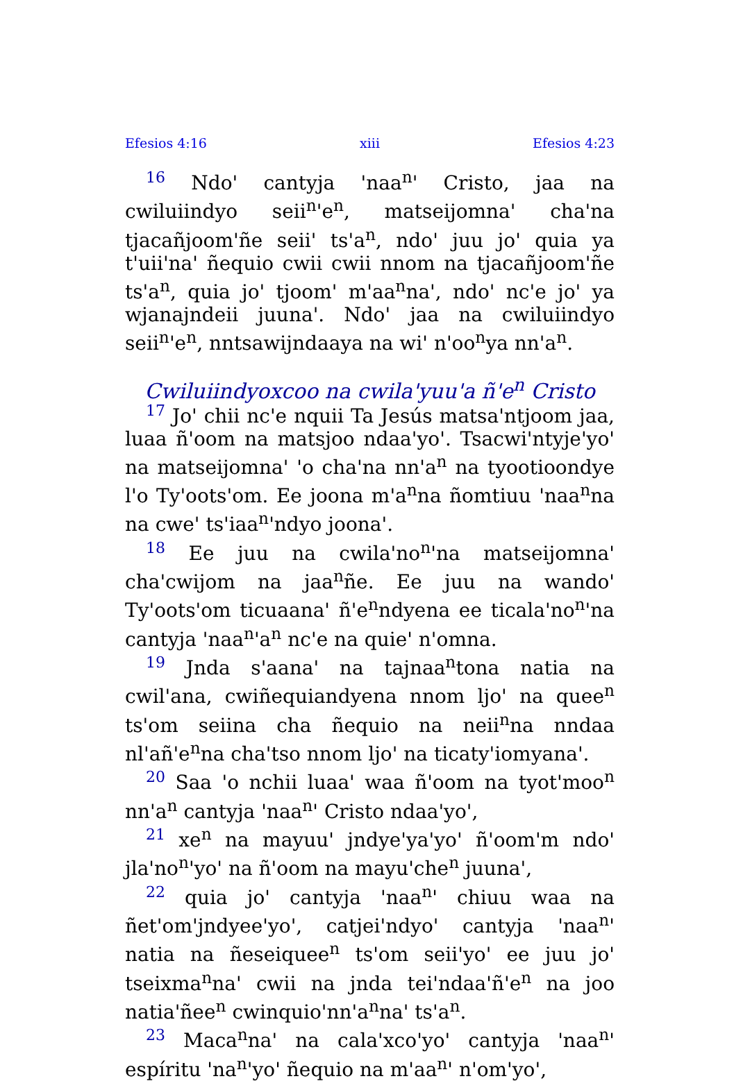Efesios 4:16 xiii Efesios 4:23
16 Ndo' cantyja 'naa<sup>n</sup>' Cristo, jaa na cwiluiindyo seii<sup>n</sup>'e<sup>n</sup>, matseijomna' cha'na tjacañjoom'ñe seii' ts'a<sup>n</sup>, ndo' juu jo' quia ya t'uii'na' ñequio cwii cwii nnom na tjacañjoom'ñe ts'a<sup>n</sup>, quia jo' tjoom' m'aa<sup>n</sup>na', ndo' nc'e jo' ya wjanajndeii juuna'. Ndo' jaa na cwiluiindyo seii<sup>n</sup>'e<sup>n</sup>, nntsawijndaaya na wi' n'oo<sup>n</sup>ya nn'a<sup>n</sup>.
Cwiluiindyoxcoo na cwila'yuu'a ñ'e<sup>n</sup> Cristo
17 Jo' chii nc'e nquii Ta Jesús matsa'ntjoom jaa, luaa ñ'oom na matsjoo ndaa'yo'. Tsacwi'ntyje'yo' na matseijomna' 'o cha'na nn'a<sup>n</sup> na tyootioondye l'o Ty'oots'om. Ee joona m'a<sup>n</sup>na ñomtiuu 'naa<sup>n</sup>na na cwe' ts'iaa<sup>n</sup>'ndyo joona'.
18 Ee juu na cwila'no<sup>n</sup>'na matseijomna' cha'cwijom na jaa<sup>n</sup>ñe. Ee juu na wando' Ty'oots'om ticuaana' ñ'e<sup>n</sup>ndyena ee ticala'no<sup>n</sup>'na cantyja 'naa<sup>n</sup>'a<sup>n</sup> nc'e na quie' n'omna.
19 Jnda s'aana' na tajnaa<sup>n</sup>tona natia na cwil'ana, cwiñequiandyena nnom ljo' na quee<sup>n</sup> ts'om seiina cha ñequio na neii<sup>n</sup>na nndaa nl'añ'e<sup>n</sup>na cha'tso nnom ljo' na ticaty'iomyana'.
20 Saa 'o nchii luaa' waa ñ'oom na tyot'moo<sup>n</sup> nn'a<sup>n</sup> cantyja 'naa<sup>n</sup>' Cristo ndaa'yo',
21 xe<sup>n</sup> na mayuu' jndye'ya'yo' ñ'oom'm ndo' jla'no<sup>n</sup>'yo' na ñ'oom na mayu'che<sup>n</sup> juuna',
22 quia jo' cantyja 'naa<sup>n</sup>' chiuu waa na ñet'om'jndyee'yo', catjei'ndyo' cantyja 'naa<sup>n</sup>' natia na ñeseiquee<sup>n</sup> ts'om seii'yo' ee juu jo' tseixma<sup>n</sup>na' cwii na jnda tei'ndaa'ñ'e<sup>n</sup> na joo natia'ñee<sup>n</sup> cwinquio'nn'a<sup>n</sup>na' ts'a<sup>n</sup>.
23 Maca<sup>n</sup>na' na cala'xco'yo' cantyja 'naa<sup>n</sup>' espíritu 'na<sup>n</sup>'yo' ñequio na m'aa<sup>n</sup>' n'om'yo',